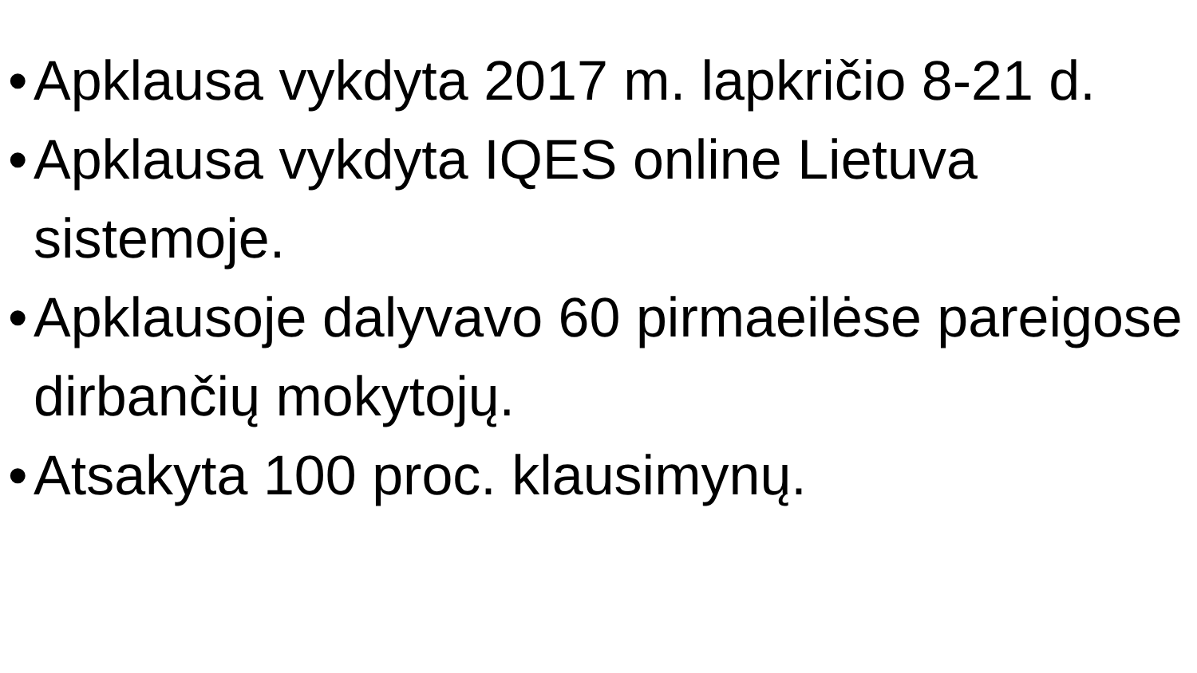• Apklausa vykdyta 2017 m. lapkričio 8-21 d.
• Apklausa vykdyta IQES online Lietuva sistemoje.
• Apklausoje dalyvavo 60 pirmaeilėse pareigose dirbančių mokytojų.
• Atsakyta 100 proc. klausimynų.